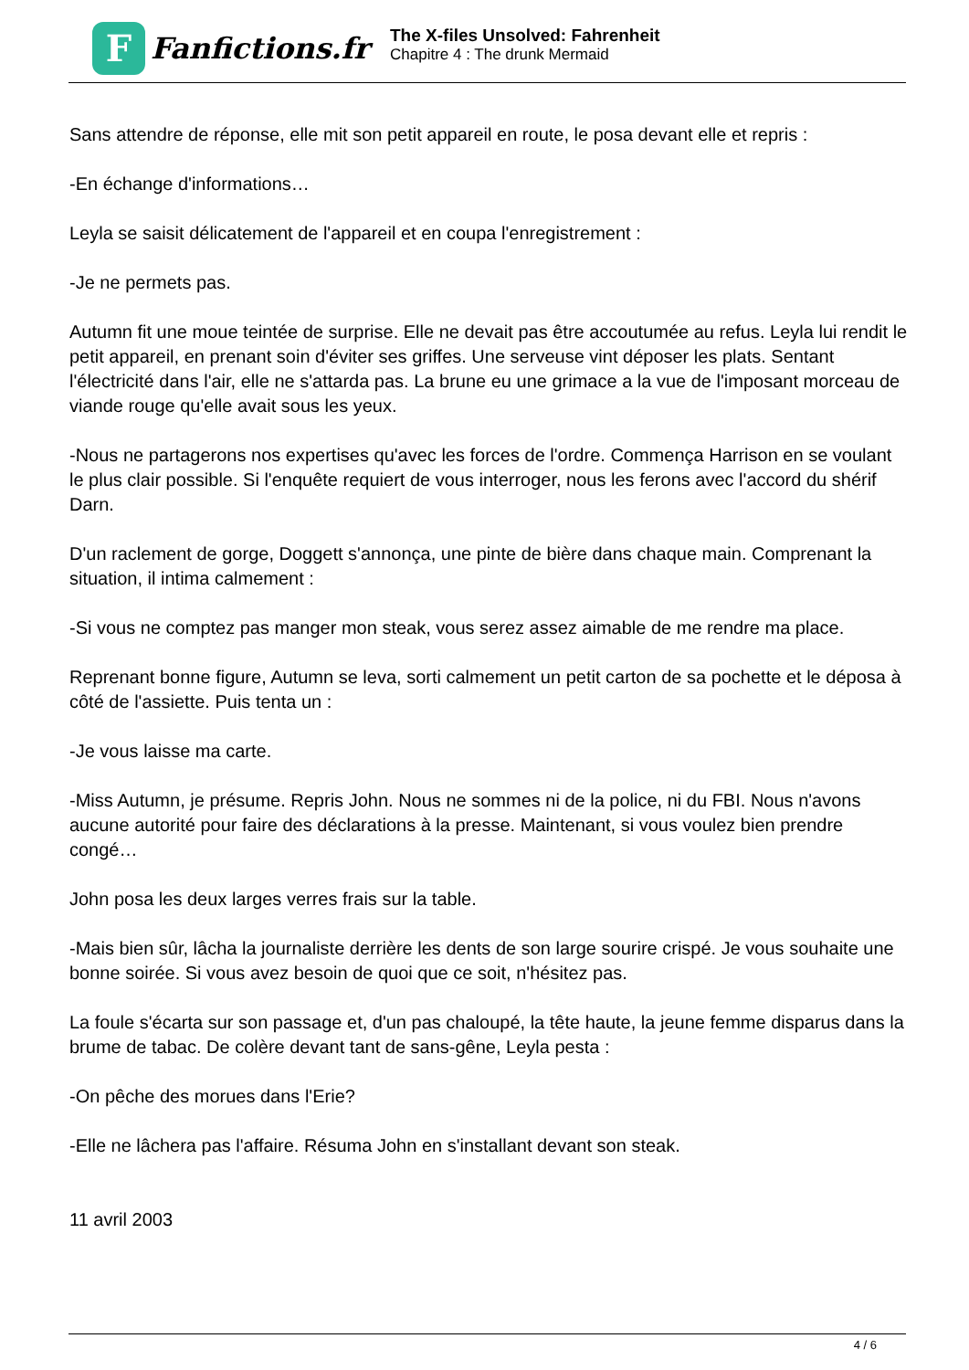F
Fanfictions.fr
The X-files Unsolved: Fahrenheit
Chapitre 4 : The drunk Mermaid
Sans attendre de réponse, elle mit son petit appareil en route, le posa devant elle et repris :
-En échange d'informations…
Leyla se saisit délicatement de l'appareil et en coupa l'enregistrement :
-Je ne permets pas.
Autumn fit une moue teintée de surprise. Elle ne devait pas être accoutumée au refus. Leyla lui rendit le petit appareil, en prenant soin d'éviter ses griffes. Une serveuse vint déposer les plats. Sentant l'électricité dans l'air, elle ne s'attarda pas. La brune eu une grimace a la vue de l'imposant morceau de viande rouge qu'elle avait sous les yeux.
-Nous ne partagerons nos expertises qu'avec les forces de l'ordre. Commença Harrison en se voulant le plus clair possible. Si l'enquête requiert de vous interroger, nous les ferons avec l'accord du shérif Darn.
D'un raclement de gorge, Doggett s'annonça, une pinte de bière dans chaque main. Comprenant la situation, il intima calmement :
-Si vous ne comptez pas manger mon steak, vous serez assez aimable de me rendre ma place.
Reprenant bonne figure, Autumn se leva, sorti calmement un petit carton de sa pochette et le déposa à côté de l'assiette. Puis tenta un :
-Je vous laisse ma carte.
-Miss Autumn, je présume. Repris John. Nous ne sommes ni de la police, ni du FBI. Nous n'avons aucune autorité pour faire des déclarations à la presse. Maintenant, si vous voulez bien prendre congé…
John posa les deux larges verres frais sur la table.
-Mais bien sûr, lâcha la journaliste derrière les dents de son large sourire crispé. Je vous souhaite une bonne soirée. Si vous avez besoin de quoi que ce soit, n'hésitez pas.
La foule s'écarta sur son passage et, d'un pas chaloupé, la tête haute, la jeune femme disparus dans la brume de tabac. De colère devant tant de sans-gêne, Leyla pesta :
-On pêche des morues dans l'Erie?
-Elle ne lâchera pas l'affaire. Résuma John en s'installant devant son steak.
11 avril 2003
4 / 6